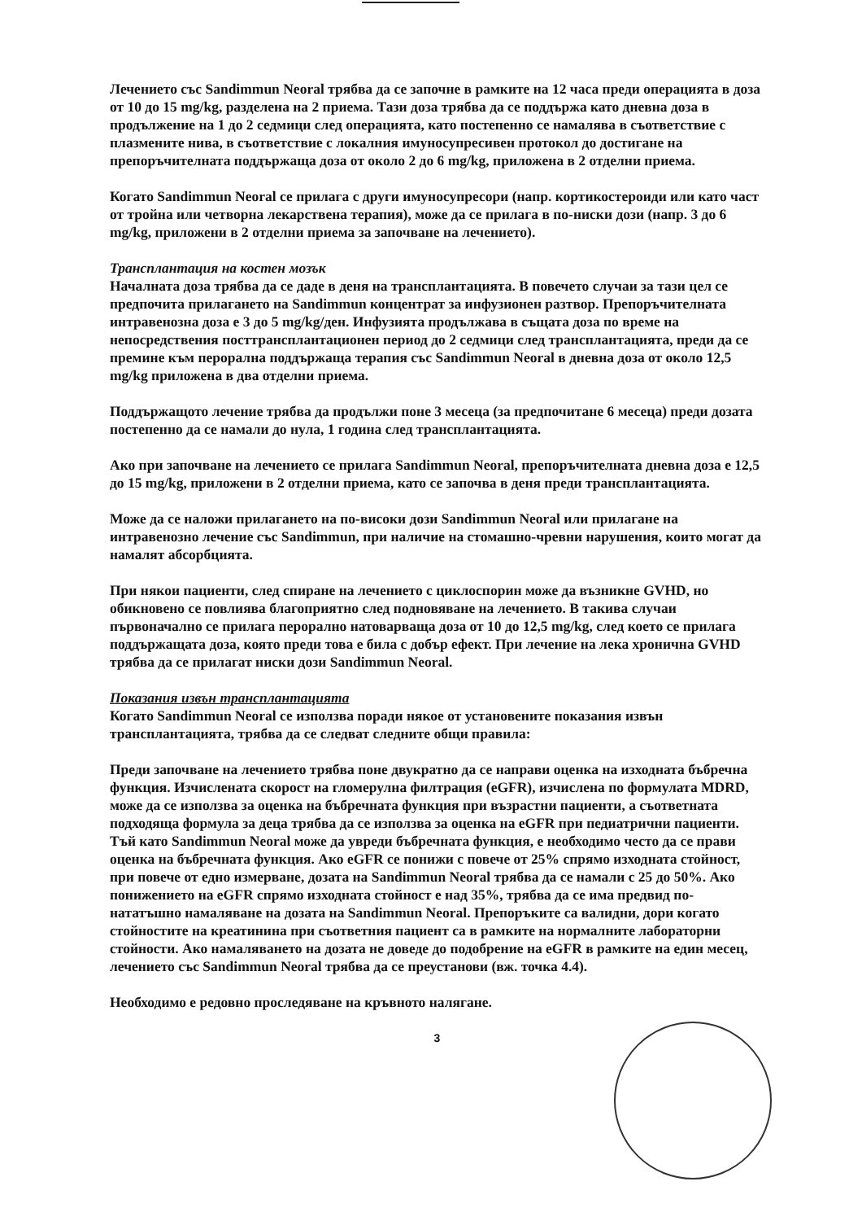Лечението със Sandimmun Neoral трябва да се започне в рамките на 12 часа преди операцията в доза от 10 до 15 mg/kg, разделена на 2 приема. Тази доза трябва да се поддържа като дневна доза в продължение на 1 до 2 седмици след операцията, като постепенно се намалява в съответствие с плазмените нива, в съответствие с локалния имуносупресивен протокол до достигане на препоръчителната поддържаща доза от около 2 до 6 mg/kg, приложена в 2 отделни приема.
Когато Sandimmun Neoral се прилага с други имуносупресори (напр. кортикостероиди или като част от тройна или четворна лекарствена терапия), може да се прилага в по-ниски дози (напр. 3 до 6 mg/kg, приложени в 2 отделни приема за започване на лечението).
Трансплантация на костен мозък
Началната доза трябва да се даде в деня на трансплантацията. В повечето случаи за тази цел се предпочита прилагането на Sandimmun концентрат за инфузионен разтвор. Препоръчителната интравенозна доза е 3 до 5 mg/kg/ден. Инфузията продължава в същата доза по време на непосредствения посттрансплантационен период до 2 седмици след трансплантацията, преди да се премине към перорална поддържаща терапия със Sandimmun Neoral в дневна доза от около 12,5 mg/kg приложена в два отделни приема.
Поддържащото лечение трябва да продължи поне 3 месеца (за предпочитане 6 месеца) преди дозата постепенно да се намали до нула, 1 година след трансплантацията.
Ако при започване на лечението се прилага Sandimmun Neoral, препоръчителната дневна доза е 12,5 до 15 mg/kg, приложени в 2 отделни приема, като се започва в деня преди трансплантацията.
Може да се наложи прилагането на по-високи дози Sandimmun Neoral или прилагане на интравенозно лечение със Sandimmun, при наличие на стомашно-чревни нарушения, които могат да намалят абсорбцията.
При някои пациенти, след спиране на лечението с циклоспорин може да възникне GVHD, но обикновено се повлиява благоприятно след подновяване на лечението. В такива случаи първоначално се прилага перорално натоварваща доза от 10 до 12,5 mg/kg, след което се прилага поддържащата доза, която преди това е била с добър ефект. При лечение на лека хронична GVHD трябва да се прилагат ниски дози Sandimmun Neoral.
Показания извън трансплантацията
Когато Sandimmun Neoral се използва поради някое от установените показания извън трансплантацията, трябва да се следват следните общи правила:
Преди започване на лечението трябва поне двукратно да се направи оценка на изходната бъбречна функция. Изчислената скорост на гломерулна филтрация (eGFR), изчислена по формулата MDRD, може да се използва за оценка на бъбречната функция при възрастни пациенти, а съответната подходяща формула за деца трябва да се използва за оценка на eGFR при педиатрични пациенти. Тъй като Sandimmun Neoral може да увреди бъбречната функция, е необходимо често да се прави оценка на бъбречната функция. Ако eGFR се понижи с повече от 25% спрямо изходната стойност, при повече от едно измерване, дозата на Sandimmun Neoral трябва да се намали с 25 до 50%. Ако понижението на eGFR спрямо изходната стойност е над 35%, трябва да се има предвид по-нататъшно намаляване на дозата на Sandimmun Neoral. Препоръките са валидни, дори когато стойностите на креатинина при съответния пациент са в рамките на нормалните лабораторни стойности. Ако намаляването на дозата не доведе до подобрение на eGFR в рамките на един месец, лечението със Sandimmun Neoral трябва да се преустанови (вж. точка 4.4).
Необходимо е редовно проследяване на кръвното налягане.
3